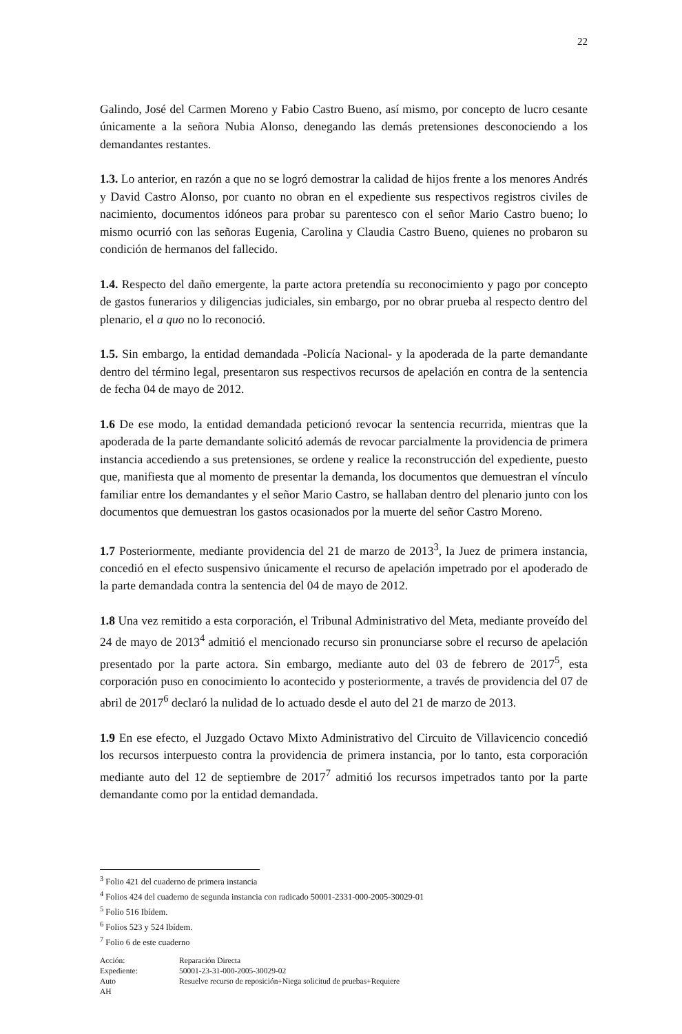22
Galindo, José del Carmen Moreno y Fabio Castro Bueno, así mismo, por concepto de lucro cesante únicamente a la señora Nubia Alonso, denegando las demás pretensiones desconociendo a los demandantes restantes.
1.3. Lo anterior, en razón a que no se logró demostrar la calidad de hijos frente a los menores Andrés y David Castro Alonso, por cuanto no obran en el expediente sus respectivos registros civiles de nacimiento, documentos idóneos para probar su parentesco con el señor Mario Castro bueno; lo mismo ocurrió con las señoras Eugenia, Carolina y Claudia Castro Bueno, quienes no probaron su condición de hermanos del fallecido.
1.4. Respecto del daño emergente, la parte actora pretendía su reconocimiento y pago por concepto de gastos funerarios y diligencias judiciales, sin embargo, por no obrar prueba al respecto dentro del plenario, el a quo no lo reconoció.
1.5. Sin embargo, la entidad demandada -Policía Nacional- y la apoderada de la parte demandante dentro del término legal, presentaron sus respectivos recursos de apelación en contra de la sentencia de fecha 04 de mayo de 2012.
1.6 De ese modo, la entidad demandada peticionó revocar la sentencia recurrida, mientras que la apoderada de la parte demandante solicitó además de revocar parcialmente la providencia de primera instancia accediendo a sus pretensiones, se ordene y realice la reconstrucción del expediente, puesto que, manifiesta que al momento de presentar la demanda, los documentos que demuestran el vínculo familiar entre los demandantes y el señor Mario Castro, se hallaban dentro del plenario junto con los documentos que demuestran los gastos ocasionados por la muerte del señor Castro Moreno.
1.7 Posteriormente, mediante providencia del 21 de marzo de 2013<sup>3</sup>, la Juez de primera instancia, concedió en el efecto suspensivo únicamente el recurso de apelación impetrado por el apoderado de la parte demandada contra la sentencia del 04 de mayo de 2012.
1.8 Una vez remitido a esta corporación, el Tribunal Administrativo del Meta, mediante proveído del 24 de mayo de 2013<sup>4</sup> admitió el mencionado recurso sin pronunciarse sobre el recurso de apelación presentado por la parte actora. Sin embargo, mediante auto del 03 de febrero de 2017<sup>5</sup>, esta corporación puso en conocimiento lo acontecido y posteriormente, a través de providencia del 07 de abril de 2017<sup>6</sup> declaró la nulidad de lo actuado desde el auto del 21 de marzo de 2013.
1.9 En ese efecto, el Juzgado Octavo Mixto Administrativo del Circuito de Villavicencio concedió los recursos interpuesto contra la providencia de primera instancia, por lo tanto, esta corporación mediante auto del 12 de septiembre de 2017<sup>7</sup> admitió los recursos impetrados tanto por la parte demandante como por la entidad demandada.
<sup>3</sup> Folio 421 del cuaderno de primera instancia
<sup>4</sup> Folios 424 del cuaderno de segunda instancia con radicado 50001-2331-000-2005-30029-01
<sup>5</sup> Folio 516 Ibídem.
<sup>6</sup> Folios 523 y 524 Ibídem.
<sup>7</sup> Folio 6 de este cuaderno
| Acción: | Reparación Directa |
| Expediente: | 50001-23-31-000-2005-30029-02 |
| Auto | Resuelve recurso de reposición+Niega solicitud de pruebas+Requiere |
| AH | |